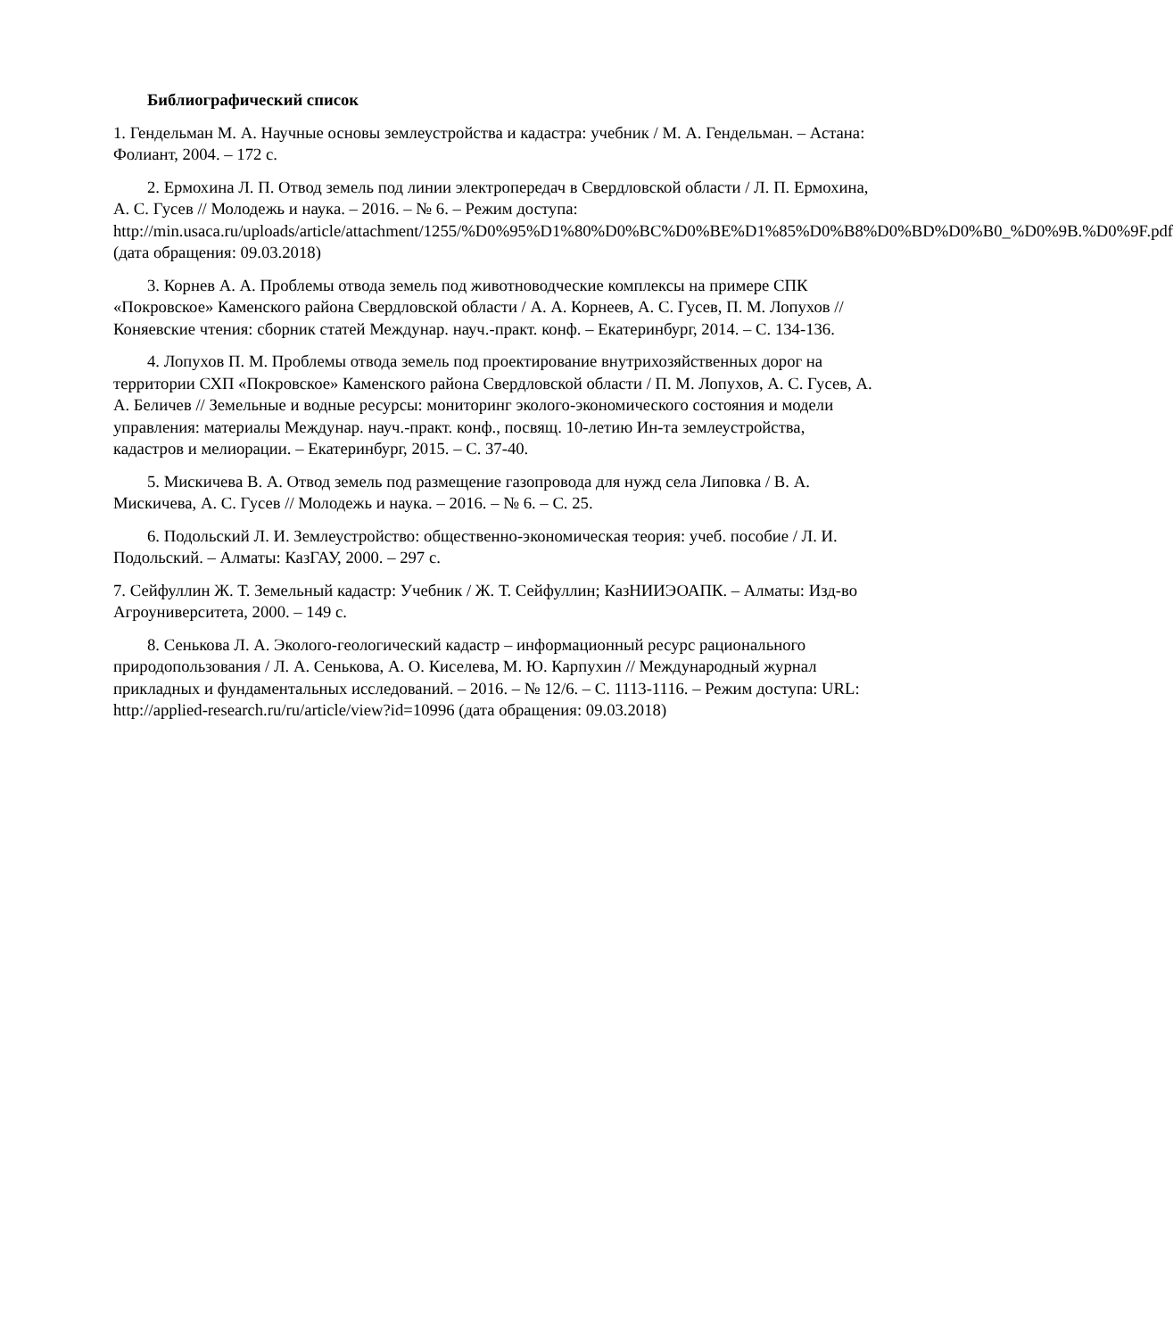Библиографический список
1. Гендельман М. А. Научные основы землеустройства и кадастра: учебник / М. А. Гендельман. – Астана: Фолиант, 2004. – 172 с.
2. Ермохина Л. П. Отвод земель под линии электропередач в Свердловской области / Л. П. Ермохина, А. С. Гусев // Молодежь и наука. – 2016. – № 6. – Режим доступа: http://min.usaca.ru/uploads/article/attachment/1255/%D0%95%D1%80%D0%BC%D0%BE%D1%85%D0%B8%D0%BD%D0%B0_%D0%9B.%D0%9F.pdf (дата обращения: 09.03.2018)
3. Корнев А. А. Проблемы отвода земель под животноводческие комплексы на примере СПК «Покровское» Каменского района Свердловской области / А. А. Корнеев, А. С. Гусев, П. М. Лопухов // Коняевские чтения: сборник статей Междунар. науч.-практ. конф. – Екатеринбург, 2014. – С. 134-136.
4. Лопухов П. М. Проблемы отвода земель под проектирование внутрихозяйственных дорог на территории СХП «Покровское» Каменского района Свердловской области / П. М. Лопухов, А. С. Гусев, А. А. Беличев // Земельные и водные ресурсы: мониторинг эколого-экономического состояния и модели управления: материалы Междунар. науч.-практ. конф., посвящ. 10-летию Ин-та землеустройства, кадастров и мелиорации. – Екатеринбург, 2015. – С. 37-40.
5. Мискичева В. А. Отвод земель под размещение газопровода для нужд села Липовка / В. А. Мискичева, А. С. Гусев // Молодежь и наука. – 2016. – № 6. – С. 25.
6. Подольский Л. И. Землеустройство: общественно-экономическая теория: учеб. пособие / Л. И. Подольский. – Алматы: КазГАУ, 2000. – 297 с.
7. Сейфуллин Ж. Т. Земельный кадастр: Учебник / Ж. Т. Сейфуллин; КазНИИЭОАПК. – Алматы: Изд-во Агроуниверситета, 2000. – 149 с.
8. Сенькова Л. А. Эколого-геологический кадастр – информационный ресурс рационального природопользования / Л. А. Сенькова, А. О. Киселева, М. Ю. Карпухин // Международный журнал прикладных и фундаментальных исследований. – 2016. – № 12/6. – С. 1113-1116. – Режим доступа: URL: http://applied-research.ru/ru/article/view?id=10996 (дата обращения: 09.03.2018)